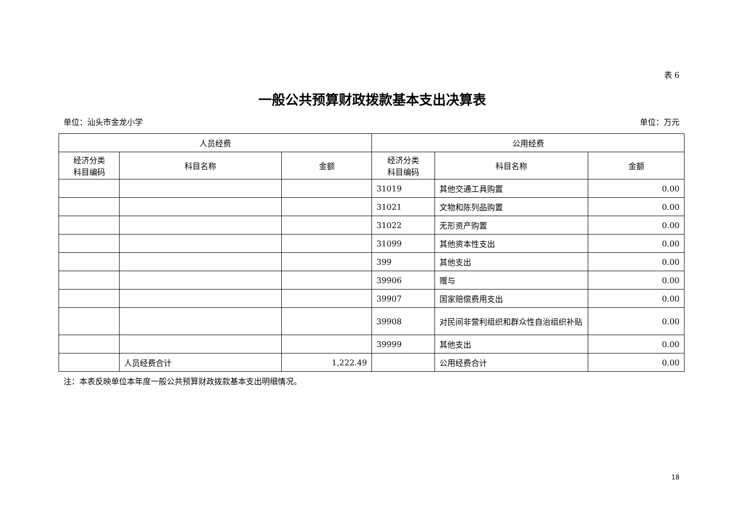表 6
一般公共预算财政拨款基本支出决算表
单位：汕头市金龙小学 单位：万元
| 人员经费 | | | 公用经费 | | |
| --- | --- | --- | --- | --- | --- |
| 经济分类 科目编码 | 科目名称 | 金额 | 经济分类 科目编码 | 科目名称 | 金额 |
| | | | 31019 | 其他交通工具购置 | 0.00 |
| | | | 31021 | 文物和陈列品购置 | 0.00 |
| | | | 31022 | 无形资产购置 | 0.00 |
| | | | 31099 | 其他资本性支出 | 0.00 |
| | | | 399 | 其他支出 | 0.00 |
| | | | 39906 | 赠与 | 0.00 |
| | | | 39907 | 国家赔偿费用支出 | 0.00 |
| | | | 39908 | 对民间非营利组织和群众性自治组织补贴 | 0.00 |
| | | | 39999 | 其他支出 | 0.00 |
| | 人员经费合计 | 1,222.49 | | 公用经费合计 | 0.00 |
注：本表反映单位本年度一般公共预算财政拨款基本支出明细情况。
18